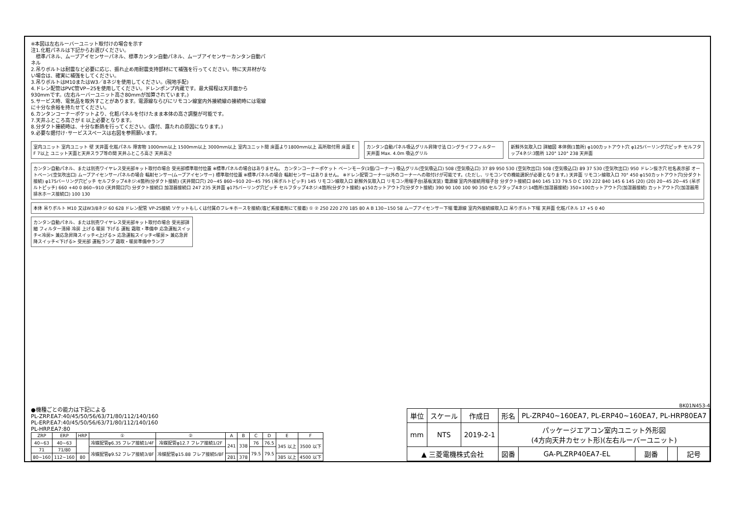※本図は左右ルーバーユニット取付けの場合を示す
注1.化粧パネルは下記からお選びください。
　標準パネル、ムーブアイセンサーパネル、標準カンタン自動パネル、ムーブアイセンサーカンタン自動パネル
2.吊りボルトは耐震など必要に応じ、振れ止め用耐震支持部材にて補強を行ってください。特に天井材がない場合は、確実に補強をしてください。
3.吊りボルトはM10またはW3／8ネジを使用してください。(現地手配)
4.ドレン配管はPVC管VP−25を使用してください。ドレンポンプ内蔵です。最大揚程は天井面から930mmです。(左右ルーバーユニット高さ80mmが加算されています。)
5.サービス時、電気品を取外すことがあります。電源線ならびにリモコン線室内外接続線の接続時には電線に十分な余裕を持たせてください。
6.カンタンコーナーポケットより、化粧パネルを付けたまま本体の高さ調整が可能です。
7.天井ふところ高さが E 以上必要となります。
8.分ダクト接続時は、十分な断熱を行ってください。(露付、露たれの原因になります。)
9.必要な据付け･サービススペースは右図を参照願います。
室内ユニット 室内ユニット 壁 天井面 化粧パネル 障害物 1000mm以上 1500mm以上 3000mm以上 室内ユニット間 床面より1800mm以上 高所取付用 床面 E F 7以上 ユニット天面と天井スラブ等の間 天井ふところ高さ 天井高さ
カンタン自動パネル吸込グリル昇降寸法 ロングライフフィルター 天井面 Max. 4.0m 吸込グリル
新鮮外気取入口 詳細図 本体側(1箇所) φ100カットアウト穴 φ125バーリング穴ピッチ セルフタップ4ネジ:3箇所 120° 120° 238 天井面
カンタン自動パネル、または別売ワイヤレス受光部キット取付の場合 受光部標準取付位置 ※標準パネルの場合はありません。 カンタンコーナーポケット ベーンモータ(1個/コーナー) 吸込グリル(空気吸込口) 508 (空気吸込口) 37 89 950 530 (空気吹出口) 508 (空気吸込口) 89 37 530 (空気吹出口) 950 ドレン抜き穴 社名表示部 オートベーン(空気吹出口) ムーブアイセンサーパネルの場合 輻射センサー(ムーブアイセンサー) 標準取付位置 ※標準パネルの場合 輻射センサーはありません。 ※ドレン配管コーナー以外のコーナーへの取付けが可能です。(ただし、リモコンでの機能選択が必要となります。) 天井面 リモコン線取入口 70° 450 φ150カットアウト穴(分ダクト接続) φ175バーリング穴ピッチ セルフタップ4ネジ:4箇所(分ダクト接続) (天井開口穴) 20~45 860~910 20~45 795 (吊ボルトピッチ) 145 リモコン線取入口 新鮮外気取入口 リモコン用端子台(基板実装) 電源線 室内外接続用端子台 分ダクト接続口 840 145 133 79.5 D C 193 222 840 145 6 145 (20) (20) 20~45 20~45 (吊ボルトピッチ) 660 +40 0 860~910 (天井開口穴) 分ダクト接続口 加湿器接続口 247 235 天井面 φ175バーリング穴ピッチ セルフタップ4ネジ:4箇所(分ダクト接続) φ150カットアウト穴(分ダクト接続) 390 90 100 100 90 350 セルフタップ4ネジ:14箇所(加湿器接続) 350×100カットアウト穴(加湿器接続) カットアウト穴(加湿器用排水ホース接続口) 100 130
本体 吊りボルト M10 又はW3/8ネジ 60 628 ドレン配管 VP-25接続 ソケットもしくは付属のフレキホースを接続(塩ビ系接着剤にて接着) ① ② 250 220 270 185 80 A B 130~150 58 ムーブアイセンサー下端 電源線 室内外接続線取入口 吊りボルト下端 天井面 化粧パネル 17 +5 0 40
カンタン自動パネル、または別売ワイヤレス受光部キット取付の場合 受光部詳細 フィルター清掃 冷房 上げる 暖房 下げる 運転 霜取・準備中 応急運転スイッチ<冷房> 兼応急昇降スイッチ<上げる> 応急運転スイッチ<暖房> 兼応急昇降スイッチ<下げる> 受光部 運転ランプ 霜取・暖房準備中ランプ
●機種ごとの能力は下記による
PL-ZRP.EA7:40/45/50/56/63/71/80/112/140/160
PL-ERP.EA7:40/45/50/56/63/71/80/112/140/160
PL-HRP.EA7:80
| ZRP | ERP | HRP | ① | ② | A | B | C | D | E | F |
| --- | --- | --- | --- | --- | --- | --- | --- | --- | --- | --- |
| 40~63 | 40~63 | | 冷媒配管φ6.35 フレア接続1/4F | 冷媒配管φ12.7 フレア接続1/2F | 241 | 338 | 76 | 76.5 | 345 以上 | 3500 以下 |
| 71 | 71/80 | | 冷媒配管φ9.52 フレア接続3/8F | 冷媒配管φ15.88 フレア接続5/8F | | | 79.5 | 79.5 | | |
| 80~160 | 112~160 | 80 | | | 281 | 378 | | | 385 以上 | 4500 以下 |
BK01N453-4
| 単位 | スケール | 作成日 | 形名 | PL-ZRP40~160EA7, PL-ERP40~160EA7, PL-HRP80EA7 | | | |
| mm | NTS | 2019-2-1 | パッケージエアコン室内ユニット外形図 (4方向天井カセット形)(左右ルーバーユニット) | | | | |
| ▲ 三菱電機株式会社 | | | 図番 | GA-PLZRP40EA7-EL | 副番 | | 記号 |